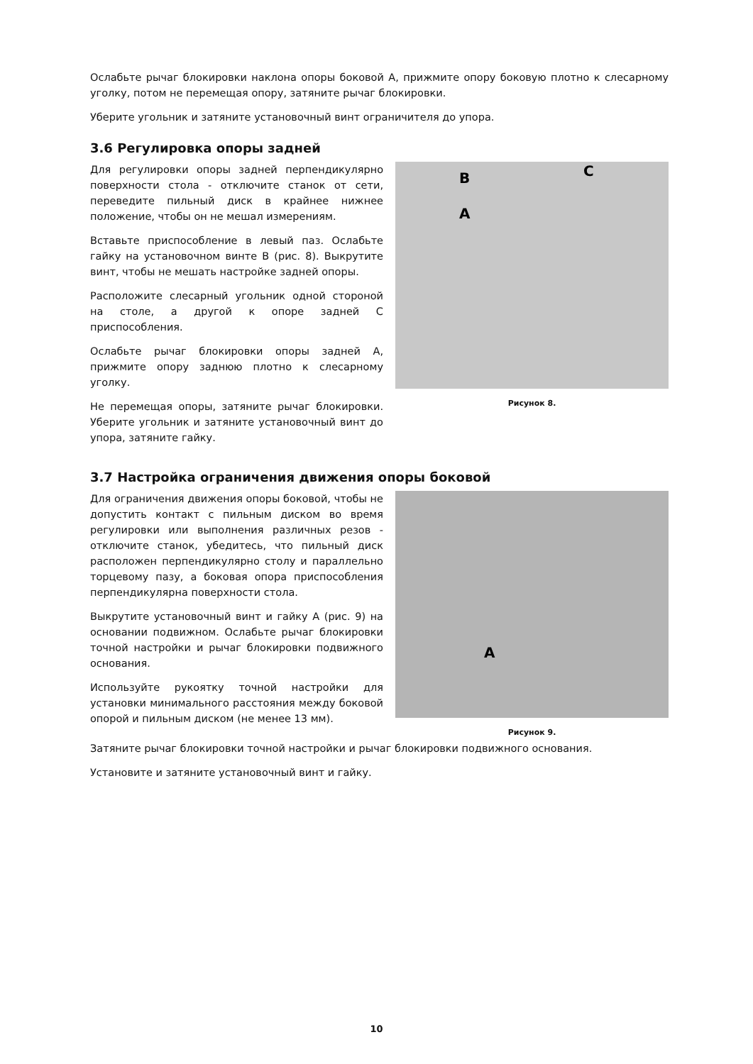Ослабьте рычаг блокировки наклона опоры боковой А, прижмите опору боковую плотно к слесарному уголку, потом не перемещая опору, затяните рычаг блокировки.
Уберите угольник и затяните установочный винт ограничителя до упора.
3.6 Регулировка опоры задней
Для регулировки опоры задней перпендикулярно поверхности стола - отключите станок от сети, переведите пильный диск в крайнее нижнее положение, чтобы он не мешал измерениям.
Вставьте приспособление в левый паз. Ослабьте гайку на установочном винте В (рис. 8). Выкрутите винт, чтобы не мешать настройке задней опоры.
Расположите слесарный угольник одной стороной на столе, а другой к опоре задней С приспособления.
Ослабьте рычаг блокировки опоры задней А, прижмите опору заднюю плотно к слесарному уголку.
Не перемещая опоры, затяните рычаг блокировки. Уберите угольник и затяните установочный винт до упора, затяните гайку.
B
C
A
Рисунок 8.
3.7 Настройка ограничения движения опоры боковой
Для ограничения движения опоры боковой, чтобы не допустить контакт с пильным диском во время регулировки или выполнения различных резов - отключите станок, убедитесь, что пильный диск расположен перпендикулярно столу и параллельно торцевому пазу, а боковая опора приспособления перпендикулярна поверхности стола.
Выкрутите установочный винт и гайку А (рис. 9) на основании подвижном. Ослабьте рычаг блокировки точной настройки и рычаг блокировки подвижного основания.
Используйте рукоятку точной настройки для установки минимального расстояния между боковой опорой и пильным диском (не менее 13 мм).
A
Рисунок 9.
Затяните рычаг блокировки точной настройки и рычаг блокировки подвижного основания.
Установите и затяните установочный винт и гайку.
10